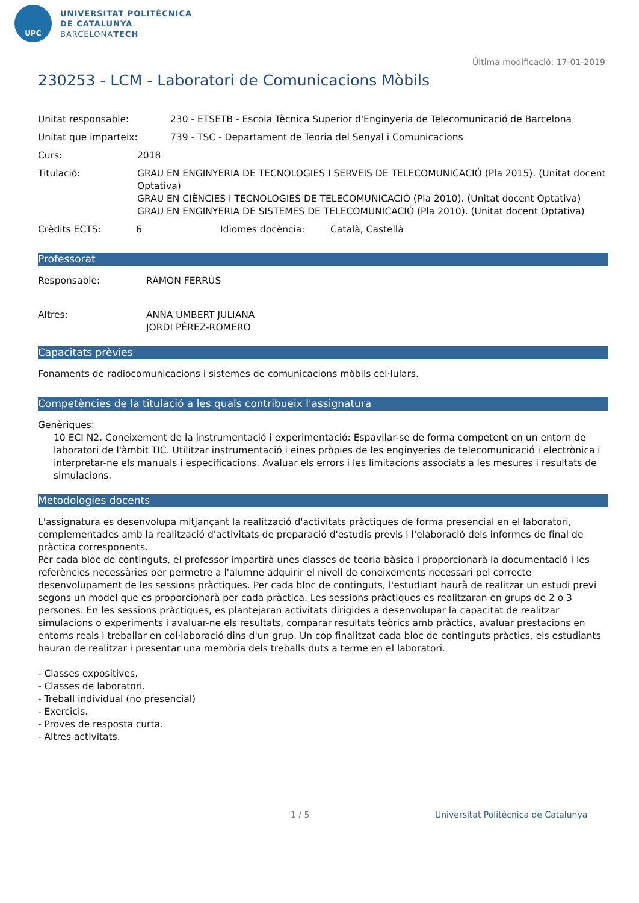UPC
UNIVERSITAT POLITÈCNICA
DE CATALUNYA
BARCELONATECH
Última modificació: 17-01-2019
230253 - LCM - Laboratori de Comunicacions Mòbils
Unitat responsable: 230 - ETSETB - Escola Tècnica Superior d'Enginyeria de Telecomunicació de Barcelona
Unitat que imparteix: 739 - TSC - Departament de Teoria del Senyal i Comunicacions
Curs: 2018
Titulació: GRAU EN ENGINYERIA DE TECNOLOGIES I SERVEIS DE TELECOMUNICACIÓ (Pla 2015). (Unitat docent Optativa)
GRAU EN CIÈNCIES I TECNOLOGIES DE TELECOMUNICACIÓ (Pla 2010). (Unitat docent Optativa)
GRAU EN ENGINYERIA DE SISTEMES DE TELECOMUNICACIÓ (Pla 2010). (Unitat docent Optativa)
Crèdits ECTS: 6 Idiomes docència: Català, Castellà
Professorat
Responsable: RAMON FERRÚS
Altres: ANNA UMBERT JULIANA
JORDI PÉREZ-ROMERO
Capacitats prèvies
Fonaments de radiocomunicacions i sistemes de comunicacions mòbils cel·lulars.
Competències de la titulació a les quals contribueix l'assignatura
Genèriques:
10 ECI N2. Coneixement de la instrumentació i experimentació: Espavilar-se de forma competent en un entorn de laboratori de l'àmbit TIC. Utilitzar instrumentació i eines pròpies de les enginyeries de telecomunicació i electrònica i interpretar-ne els manuals i especificacions. Avaluar els errors i les limitacions associats a les mesures i resultats de simulacions.
Metodologies docents
L'assignatura es desenvolupa mitjançant la realització d'activitats pràctiques de forma presencial en el laboratori, complementades amb la realització d'activitats de preparació d'estudis previs i l'elaboració dels informes de final de pràctica corresponents.
Per cada bloc de continguts, el professor impartirà unes classes de teoria bàsica i proporcionarà la documentació i les referències necessàries per permetre a l'alumne adquirir el nivell de coneixements necessari pel correcte desenvolupament de les sessions pràctiques. Per cada bloc de continguts, l'estudiant haurà de realitzar un estudi previ segons un model que es proporcionarà per cada pràctica. Les sessions pràctiques es realitzaran en grups de 2 o 3 persones. En les sessions pràctiques, es plantejaran activitats dirigides a desenvolupar la capacitat de realitzar simulacions o experiments i avaluar-ne els resultats, comparar resultats teòrics amb pràctics, avaluar prestacions en entorns reals i treballar en col·laboració dins d'un grup. Un cop finalitzat cada bloc de continguts pràctics, els estudiants hauran de realitzar i presentar una memòria dels treballs duts a terme en el laboratori.
- Classes expositives.
- Classes de laboratori.
- Treball individual (no presencial)
- Exercicis.
- Proves de resposta curta.
- Altres activitats.
1 / 5 Universitat Politècnica de Catalunya